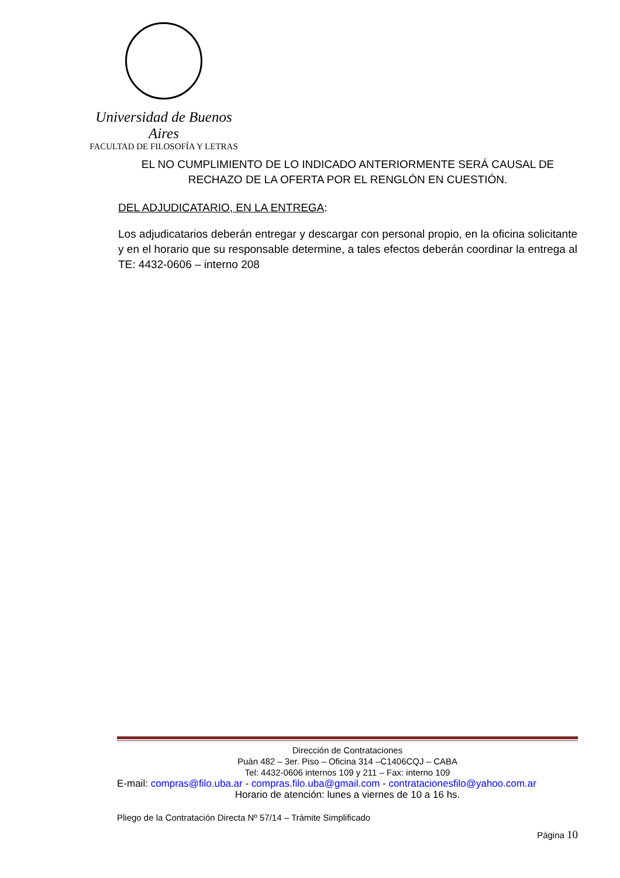Universidad de Buenos Aires
FACULTAD DE FILOSOFÍA Y LETRAS
EL NO CUMPLIMIENTO DE LO INDICADO ANTERIORMENTE SERÁ CAUSAL DE RECHAZO DE LA OFERTA POR EL RENGLÓN EN CUESTIÓN.
DEL ADJUDICATARIO, EN LA ENTREGA:
Los adjudicatarios deberán entregar y descargar con personal propio, en la oficina solicitante y en el horario que su responsable determine, a tales efectos deberán coordinar la entrega al TE: 4432-0606 – interno 208
Dirección de Contrataciones
Puán 482 – 3er. Piso – Oficina 314 –C1406CQJ – CABA
Tel: 4432-0606 internos 109 y 211 – Fax: interno 109
E-mail: compras@filo.uba.ar - compras.filo.uba@gmail.com - contratacionesfilo@yahoo.com.ar
Horario de atención: lunes a viernes de 10 a 16 hs.
Pliego de la Contratación Directa Nº 57/14 – Trámite Simplificado
Página 10